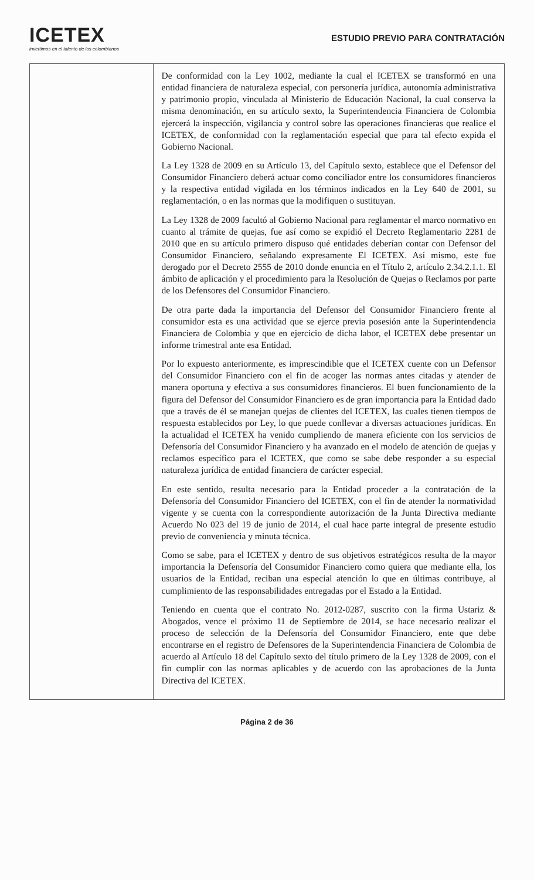ICETEX
invertimos en el talento de los colombianos
ESTUDIO PREVIO PARA CONTRATACIÓN
| | De conformidad con la Ley 1002, mediante la cual el ICETEX se transformó en una entidad financiera de naturaleza especial, con personería jurídica, autonomía administrativa y patrimonio propio, vinculada al Ministerio de Educación Nacional, la cual conserva la misma denominación, en su artículo sexto, la Superintendencia Financiera de Colombia ejercerá la inspección, vigilancia y control sobre las operaciones financieras que realice el ICETEX, de conformidad con la reglamentación especial que para tal efecto expida el Gobierno Nacional. La Ley 1328 de 2009 en su Artículo 13, del Capítulo sexto, establece que el Defensor del Consumidor Financiero deberá actuar como conciliador entre los consumidores financieros y la respectiva entidad vigilada en los términos indicados en la Ley 640 de 2001, su reglamentación, o en las normas que la modifiquen o sustituyan. La Ley 1328 de 2009 facultó al Gobierno Nacional para reglamentar el marco normativo en cuanto al trámite de quejas, fue así como se expidió el Decreto Reglamentario 2281 de 2010 que en su artículo primero dispuso qué entidades deberían contar con Defensor del Consumidor Financiero, señalando expresamente El ICETEX. Así mismo, este fue derogado por el Decreto 2555 de 2010 donde enuncia en el Título 2, artículo 2.34.2.1.1. El ámbito de aplicación y el procedimiento para la Resolución de Quejas o Reclamos por parte de los Defensores del Consumidor Financiero. De otra parte dada la importancia del Defensor del Consumidor Financiero frente al consumidor esta es una actividad que se ejerce previa posesión ante la Superintendencia Financiera de Colombia y que en ejercicio de dicha labor, el ICETEX debe presentar un informe trimestral ante esa Entidad. Por lo expuesto anteriormente, es imprescindible que el ICETEX cuente con un Defensor del Consumidor Financiero con el fin de acoger las normas antes citadas y atender de manera oportuna y efectiva a sus consumidores financieros. El buen funcionamiento de la figura del Defensor del Consumidor Financiero es de gran importancia para la Entidad dado que a través de él se manejan quejas de clientes del ICETEX, las cuales tienen tiempos de respuesta establecidos por Ley, lo que puede conllevar a diversas actuaciones jurídicas. En la actualidad el ICETEX ha venido cumpliendo de manera eficiente con los servicios de Defensoría del Consumidor Financiero y ha avanzado en el modelo de atención de quejas y reclamos específico para el ICETEX, que como se sabe debe responder a su especial naturaleza jurídica de entidad financiera de carácter especial. En este sentido, resulta necesario para la Entidad proceder a la contratación de la Defensoría del Consumidor Financiero del ICETEX, con el fin de atender la normatividad vigente y se cuenta con la correspondiente autorización de la Junta Directiva mediante Acuerdo No 023 del 19 de junio de 2014, el cual hace parte integral de presente estudio previo de conveniencia y minuta técnica. Como se sabe, para el ICETEX y dentro de sus objetivos estratégicos resulta de la mayor importancia la Defensoría del Consumidor Financiero como quiera que mediante ella, los usuarios de la Entidad, reciban una especial atención lo que en últimas contribuye, al cumplimiento de las responsabilidades entregadas por el Estado a la Entidad. Teniendo en cuenta que el contrato No. 2012-0287, suscrito con la firma Ustariz & Abogados, vence el próximo 11 de Septiembre de 2014, se hace necesario realizar el proceso de selección de la Defensoría del Consumidor Financiero, ente que debe encontrarse en el registro de Defensores de la Superintendencia Financiera de Colombia de acuerdo al Artículo 18 del Capítulo sexto del título primero de la Ley 1328 de 2009, con el fin cumplir con las normas aplicables y de acuerdo con las aprobaciones de la Junta Directiva del ICETEX. |
Página 2 de 36